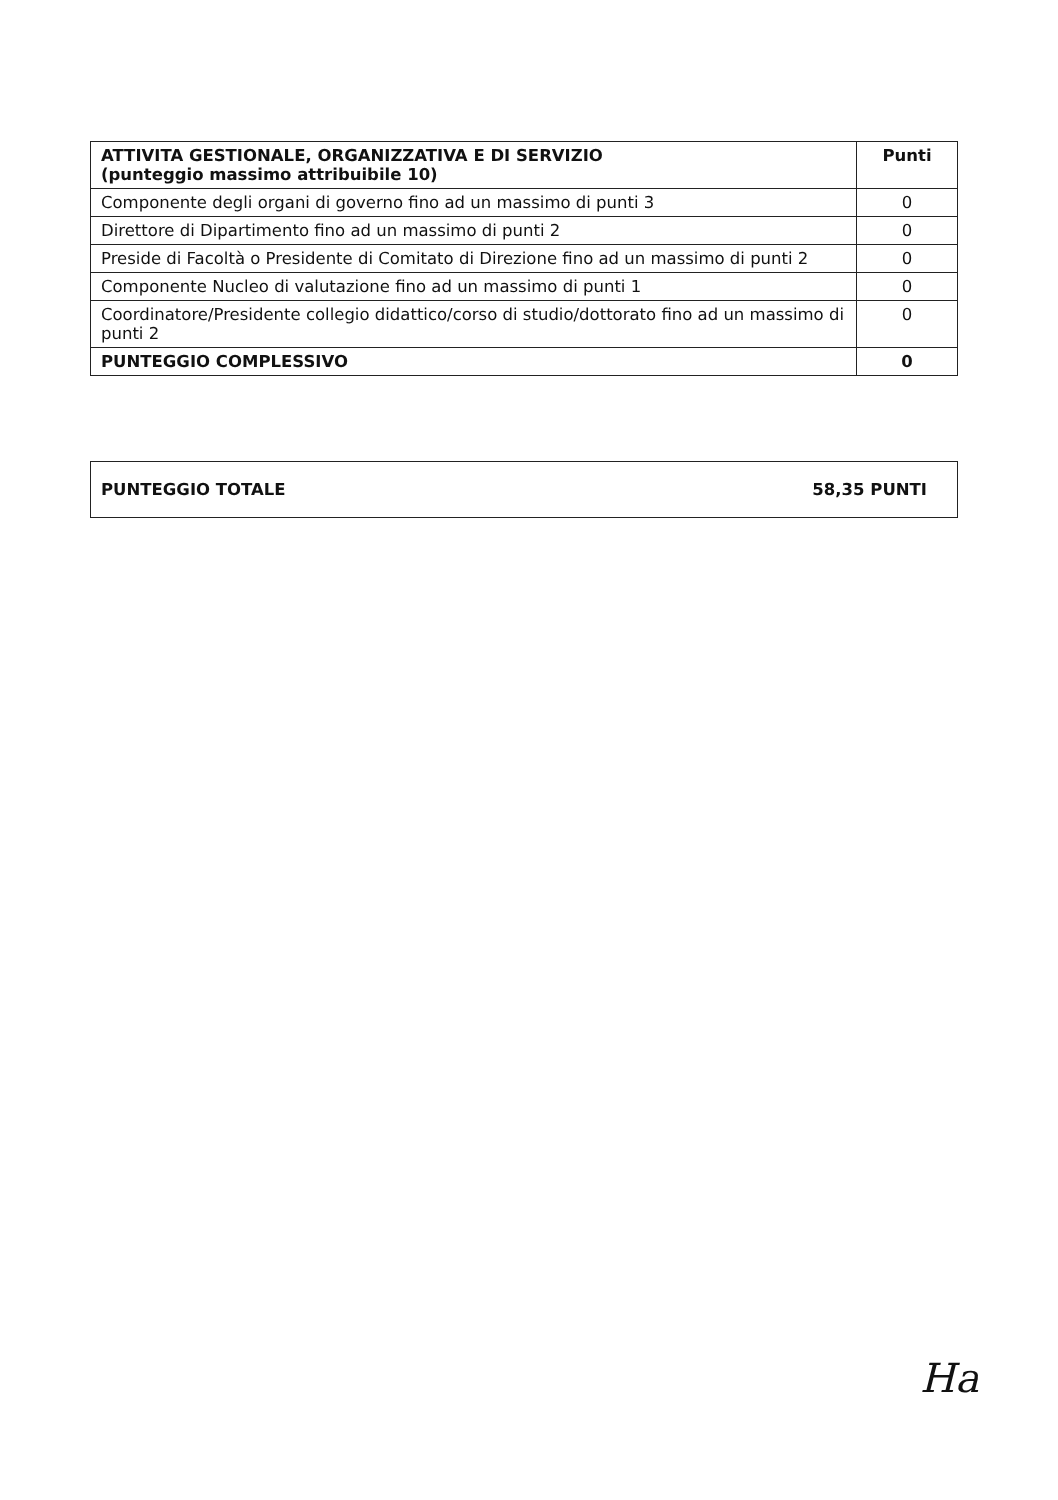| ATTIVITA GESTIONALE, ORGANIZZATIVA E DI SERVIZIO (punteggio massimo attribuibile 10) | Punti |
| --- | --- |
| Componente degli organi di governo fino ad un massimo di punti 3 | 0 |
| Direttore di Dipartimento fino ad un massimo di punti 2 | 0 |
| Preside di Facoltà o Presidente di Comitato di Direzione fino ad un massimo di punti 2 | 0 |
| Componente Nucleo di valutazione fino ad un massimo di punti 1 | 0 |
| Coordinatore/Presidente collegio didattico/corso di studio/dottorato fino ad un massimo di punti 2 | 0 |
| PUNTEGGIO COMPLESSIVO | 0 |
| PUNTEGGIO TOTALE | 58,35 PUNTI |
Ha